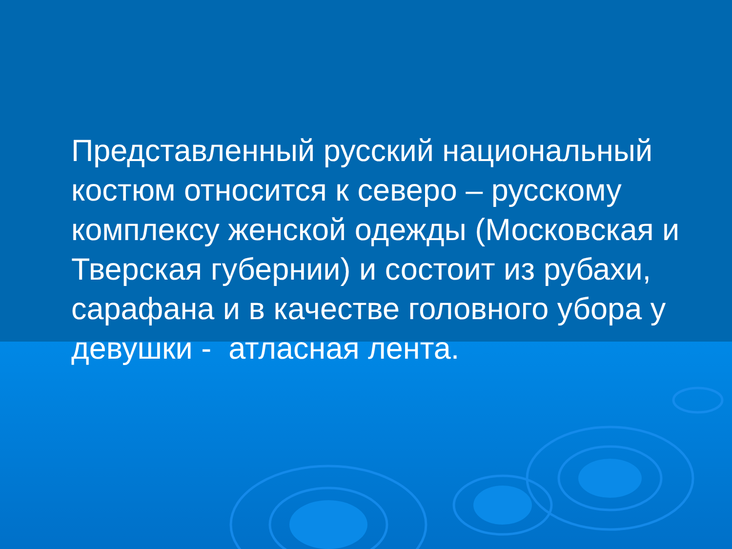Представленный русский национальный костюм относится к северо – русскому комплексу женской одежды (Московская и Тверская губернии) и состоит из рубахи, сарафана и в качестве головного убора у девушки - атласная лента.